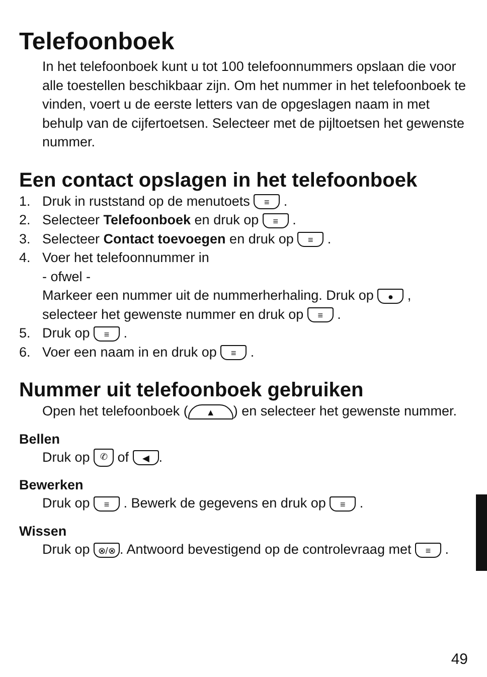Telefoonboek
In het telefoonboek kunt u tot 100 telefoonnummers opslaan die voor alle toestellen beschikbaar zijn. Om het nummer in het telefoonboek te vinden, voert u de eerste letters van de opgeslagen naam in met behulp van de cijfertoetsen. Se­lecteer met de pijltoetsen het gewenste nummer.
Een contact opslagen in het telefoonboek
1. Druk in ruststand op de menutoets ≡ .
2. Selecteer Telefoonboek en druk op ≡ .
3. Selecteer Contact toevoegen en druk op ≡ .
4. Voer het telefoonnummer in
- ofwel -
Markeer een nummer uit de nummerherhaling. Druk op ● , selecteer het gewenste nummer en druk op ≡ .
5. Druk op ≡ .
6. Voer een naam in en druk op ≡ .
Nummer uit telefoonboek gebruiken
Open het telefoonboek (▲) en selecteer het gewenste nummer.
Bellen
Druk op ✆ of ◀.
Bewerken
Druk op ≡ . Bewerk de gegevens en druk op ≡ .
Wissen
Druk op ⊗/⊗. Antwoord bevestigend op de controlevraag met ≡ .
49